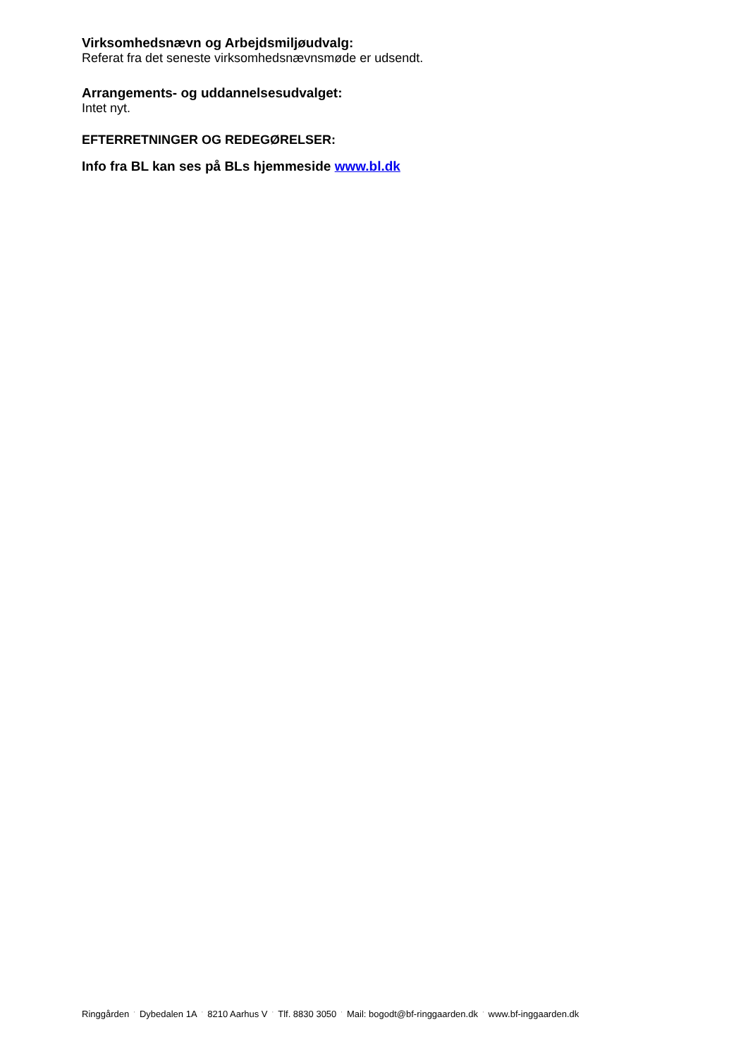Virksomhedsnævn og Arbejdsmiljøudvalg:
Referat fra det seneste virksomhedsnævnsmøde er udsendt.
Arrangements- og uddannelsesudvalget:
Intet nyt.
EFTERRETNINGER OG REDEGØRELSER:
Info fra BL kan ses på BLs hjemmeside www.bl.dk
Ringgården · Dybedalen 1A · 8210 Aarhus V · Tlf. 8830 3050 · Mail: bogodt@bf-ringgaarden.dk · www.bf-inggaarden.dk